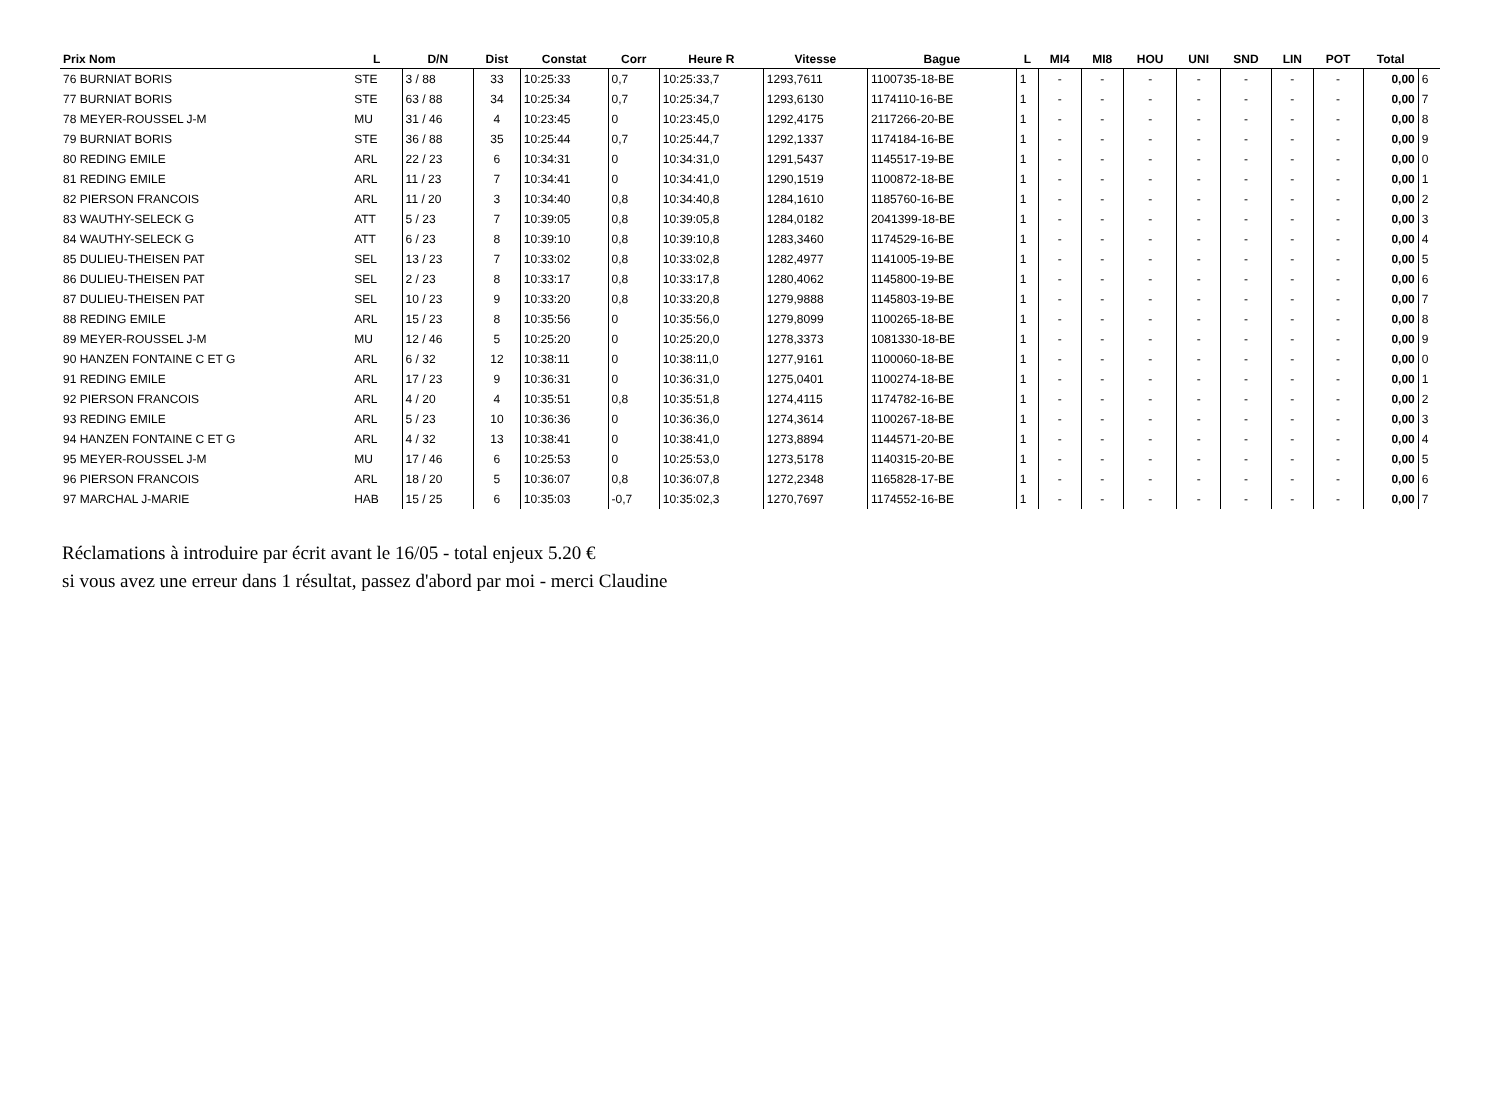| Prix Nom | L | D/N | Dist | Constat | Corr | Heure R | Vitesse | Bague | L | MI4 | MI8 | HOU | UNI | SND | LIN | POT | Total | |
| --- | --- | --- | --- | --- | --- | --- | --- | --- | --- | --- | --- | --- | --- | --- | --- | --- | --- | --- |
| 76 BURNIAT BORIS | STE | 3 / 88 | 33 | 10:25:33 | 0,7 | 10:25:33,7 | 1293,7611 | 1100735-18-BE | 1 | - | - | - | - | - | - | - | 0,00 | 6 |
| 77 BURNIAT BORIS | STE | 63 / 88 | 34 | 10:25:34 | 0,7 | 10:25:34,7 | 1293,6130 | 1174110-16-BE | 1 | - | - | - | - | - | - | - | 0,00 | 7 |
| 78 MEYER-ROUSSEL J-M | MU | 31 / 46 | 4 | 10:23:45 | 0 | 10:23:45,0 | 1292,4175 | 2117266-20-BE | 1 | - | - | - | - | - | - | - | 0,00 | 8 |
| 79 BURNIAT BORIS | STE | 36 / 88 | 35 | 10:25:44 | 0,7 | 10:25:44,7 | 1292,1337 | 1174184-16-BE | 1 | - | - | - | - | - | - | - | 0,00 | 9 |
| 80 REDING EMILE | ARL | 22 / 23 | 6 | 10:34:31 | 0 | 10:34:31,0 | 1291,5437 | 1145517-19-BE | 1 | - | - | - | - | - | - | - | 0,00 | 0 |
| 81 REDING EMILE | ARL | 11 / 23 | 7 | 10:34:41 | 0 | 10:34:41,0 | 1290,1519 | 1100872-18-BE | 1 | - | - | - | - | - | - | - | 0,00 | 1 |
| 82 PIERSON FRANCOIS | ARL | 11 / 20 | 3 | 10:34:40 | 0,8 | 10:34:40,8 | 1284,1610 | 1185760-16-BE | 1 | - | - | - | - | - | - | - | 0,00 | 2 |
| 83 WAUTHY-SELECK G | ATT | 5 / 23 | 7 | 10:39:05 | 0,8 | 10:39:05,8 | 1284,0182 | 2041399-18-BE | 1 | - | - | - | - | - | - | - | 0,00 | 3 |
| 84 WAUTHY-SELECK G | ATT | 6 / 23 | 8 | 10:39:10 | 0,8 | 10:39:10,8 | 1283,3460 | 1174529-16-BE | 1 | - | - | - | - | - | - | - | 0,00 | 4 |
| 85 DULIEU-THEISEN PAT | SEL | 13 / 23 | 7 | 10:33:02 | 0,8 | 10:33:02,8 | 1282,4977 | 1141005-19-BE | 1 | - | - | - | - | - | - | - | 0,00 | 5 |
| 86 DULIEU-THEISEN PAT | SEL | 2 / 23 | 8 | 10:33:17 | 0,8 | 10:33:17,8 | 1280,4062 | 1145800-19-BE | 1 | - | - | - | - | - | - | - | 0,00 | 6 |
| 87 DULIEU-THEISEN PAT | SEL | 10 / 23 | 9 | 10:33:20 | 0,8 | 10:33:20,8 | 1279,9888 | 1145803-19-BE | 1 | - | - | - | - | - | - | - | 0,00 | 7 |
| 88 REDING EMILE | ARL | 15 / 23 | 8 | 10:35:56 | 0 | 10:35:56,0 | 1279,8099 | 1100265-18-BE | 1 | - | - | - | - | - | - | - | 0,00 | 8 |
| 89 MEYER-ROUSSEL J-M | MU | 12 / 46 | 5 | 10:25:20 | 0 | 10:25:20,0 | 1278,3373 | 1081330-18-BE | 1 | - | - | - | - | - | - | - | 0,00 | 9 |
| 90 HANZEN FONTAINE C ET G | ARL | 6 / 32 | 12 | 10:38:11 | 0 | 10:38:11,0 | 1277,9161 | 1100060-18-BE | 1 | - | - | - | - | - | - | - | 0,00 | 0 |
| 91 REDING EMILE | ARL | 17 / 23 | 9 | 10:36:31 | 0 | 10:36:31,0 | 1275,0401 | 1100274-18-BE | 1 | - | - | - | - | - | - | - | 0,00 | 1 |
| 92 PIERSON FRANCOIS | ARL | 4 / 20 | 4 | 10:35:51 | 0,8 | 10:35:51,8 | 1274,4115 | 1174782-16-BE | 1 | - | - | - | - | - | - | - | 0,00 | 2 |
| 93 REDING EMILE | ARL | 5 / 23 | 10 | 10:36:36 | 0 | 10:36:36,0 | 1274,3614 | 1100267-18-BE | 1 | - | - | - | - | - | - | - | 0,00 | 3 |
| 94 HANZEN FONTAINE C ET G | ARL | 4 / 32 | 13 | 10:38:41 | 0 | 10:38:41,0 | 1273,8894 | 1144571-20-BE | 1 | - | - | - | - | - | - | - | 0,00 | 4 |
| 95 MEYER-ROUSSEL J-M | MU | 17 / 46 | 6 | 10:25:53 | 0 | 10:25:53,0 | 1273,5178 | 1140315-20-BE | 1 | - | - | - | - | - | - | - | 0,00 | 5 |
| 96 PIERSON FRANCOIS | ARL | 18 / 20 | 5 | 10:36:07 | 0,8 | 10:36:07,8 | 1272,2348 | 1165828-17-BE | 1 | - | - | - | - | - | - | - | 0,00 | 6 |
| 97 MARCHAL J-MARIE | HAB | 15 / 25 | 6 | 10:35:03 | -0,7 | 10:35:02,3 | 1270,7697 | 1174552-16-BE | 1 | - | - | - | - | - | - | - | 0,00 | 7 |
Réclamations à introduire par écrit avant le 16/05 - total enjeux 5.20 €
si vous avez une erreur dans 1 résultat, passez d'abord par moi - merci Claudine